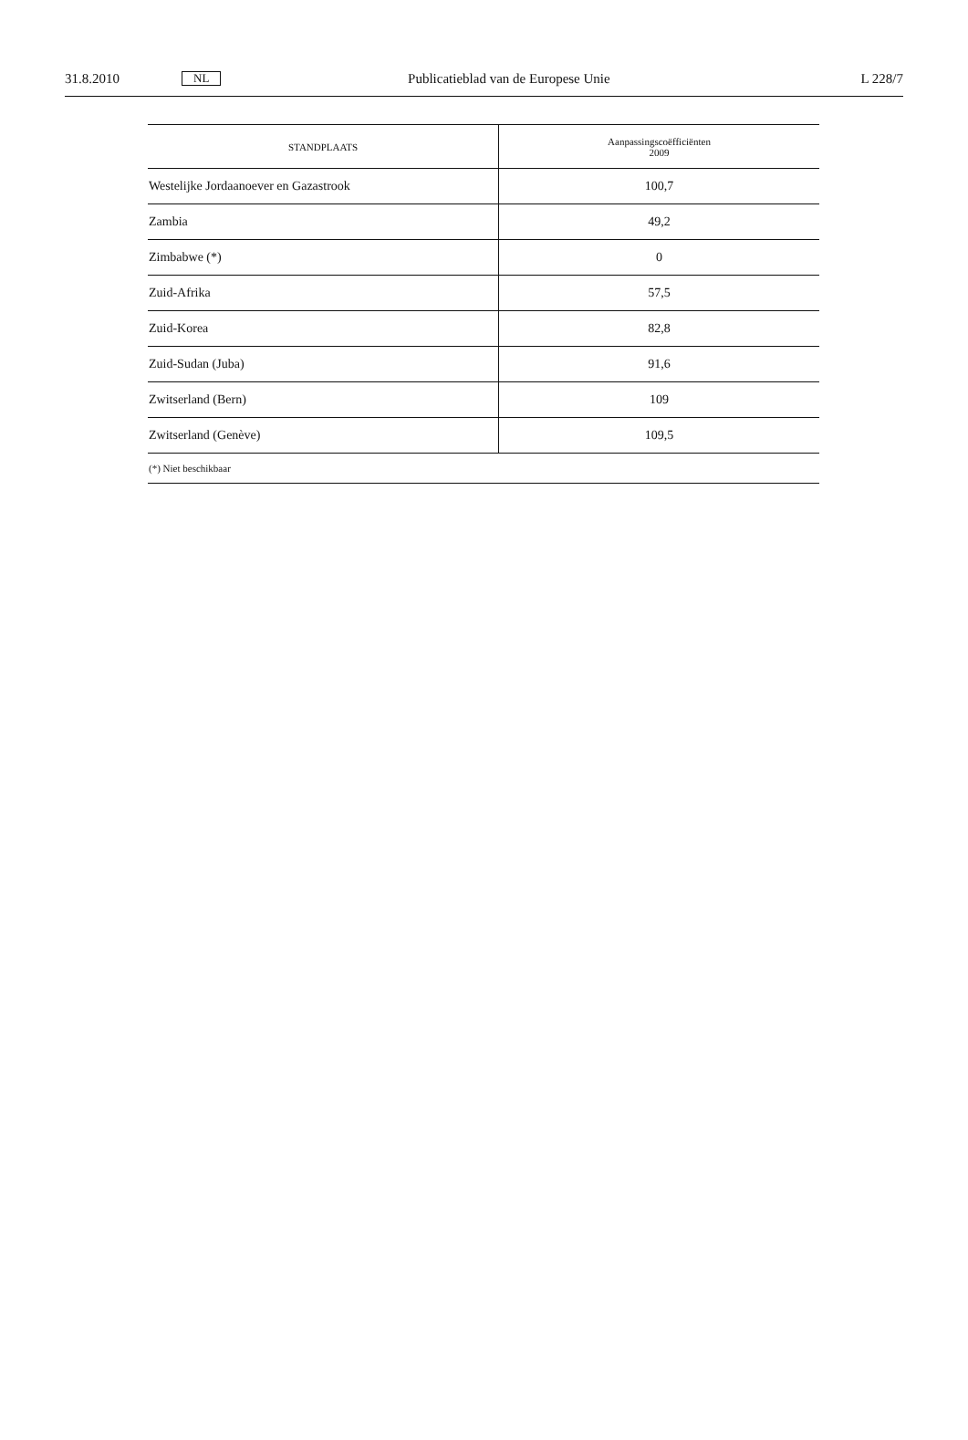31.8.2010 NL Publicatieblad van de Europese Unie L 228/7
| STANDPLAATS | Aanpassingscoëfficiënten 2009 |
| --- | --- |
| Westelijke Jordaanoever en Gazastrook | 100,7 |
| Zambia | 49,2 |
| Zimbabwe (*) | 0 |
| Zuid-Afrika | 57,5 |
| Zuid-Korea | 82,8 |
| Zuid-Sudan (Juba) | 91,6 |
| Zwitserland (Bern) | 109 |
| Zwitserland (Genève) | 109,5 |
| (*) Niet beschikbaar | |